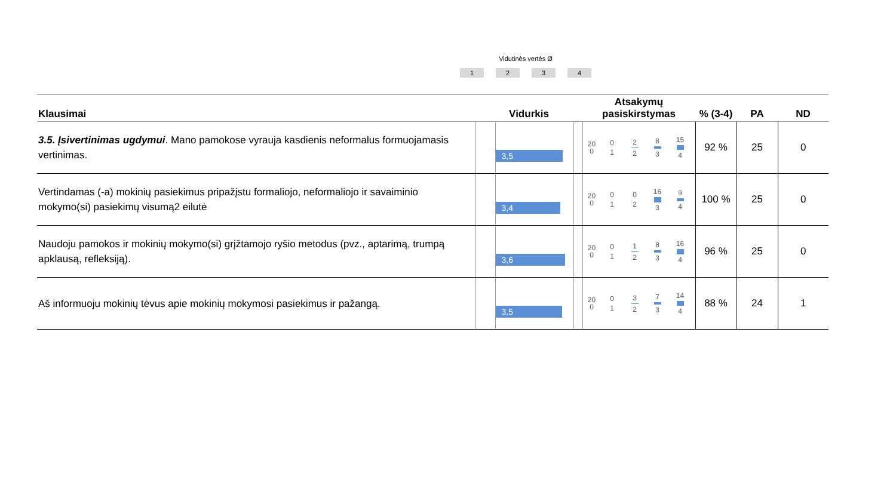Vidutinės vertės Ø
1234
| Klausimai | Vidurkis | Atsakymų pasiskirstymas | % (3-4) | PA | ND |
| --- | --- | --- | --- | --- | --- |
| 3.5. Įsivertinimas ugdymui . Mano pamokose vyrauja kasdienis neformalus formuojamasis vertinimas. | 3,5 | 20 0 0 1 2 2 8 3 15 4 | 92 % | 25 | 0 |
| Vertindamas (-a) mokinių pasiekimus pripažįstu formaliojo, neformaliojo ir savaiminio mokymo(si) pasiekimų visumą2 eilutė | 3,4 | 20 0 0 1 0 2 16 3 9 4 | 100 % | 25 | 0 |
| Naudoju pamokos ir mokinių mokymo(si) grįžtamojo ryšio metodus (pvz., aptarimą, trumpą apklausą, refleksiją). | 3,6 | 20 0 0 1 1 2 8 3 16 4 | 96 % | 25 | 0 |
| Aš informuoju mokinių tėvus apie mokinių mokymosi pasiekimus ir pažangą. | 3,5 | 20 0 0 1 3 2 7 3 14 4 | 88 % | 24 | 1 |